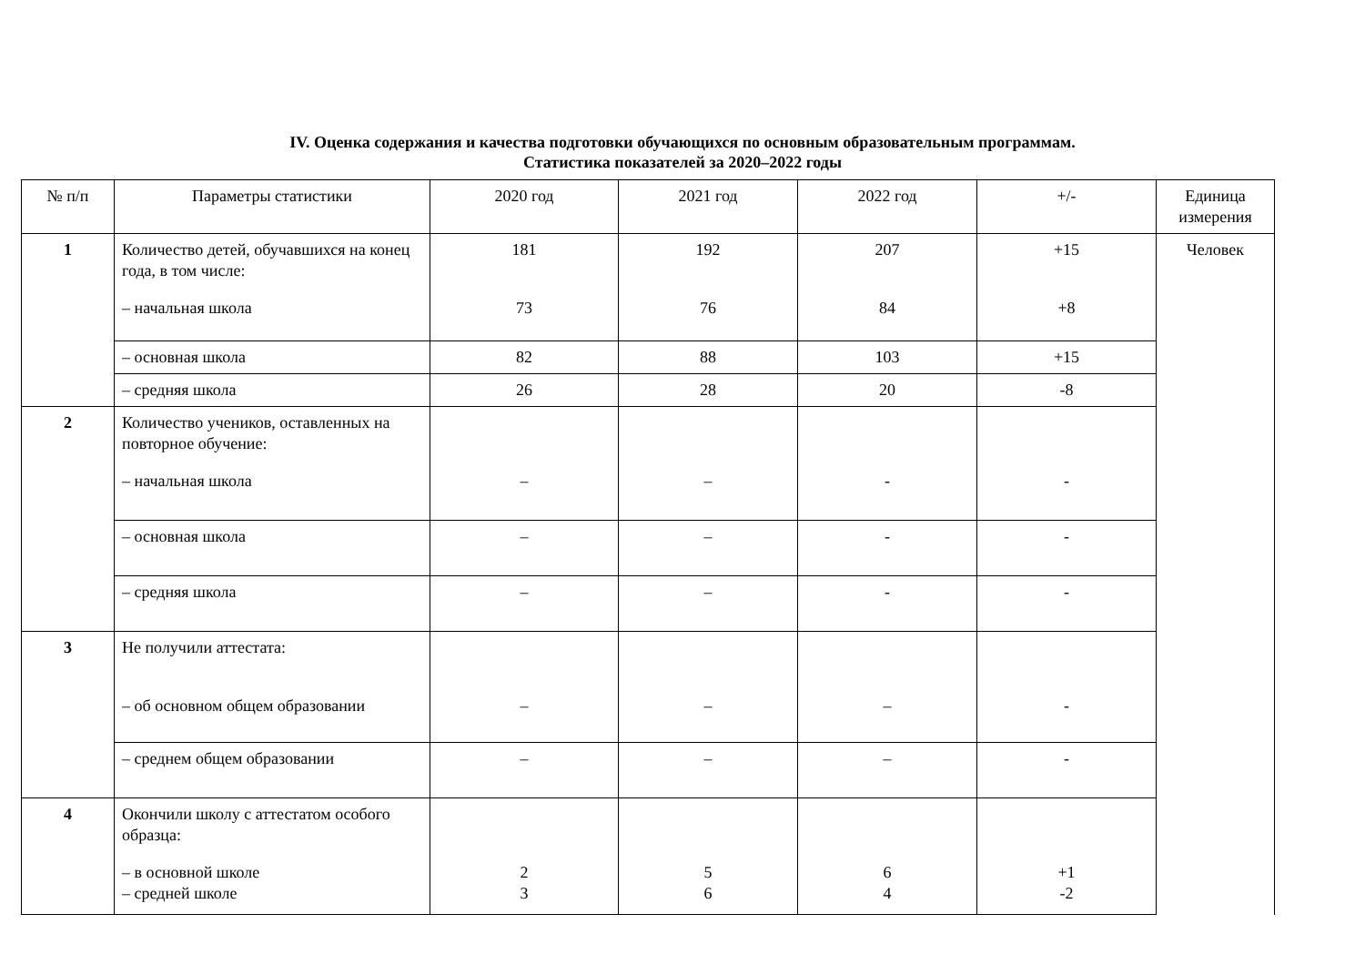IV. Оценка содержания и качества подготовки обучающихся по основным образовательным программам.
Статистика показателей за 2020–2022 годы
| № п/п | Параметры статистики | 2020 год | 2021 год | 2022 год | +/- | Единица измерения |
| --- | --- | --- | --- | --- | --- | --- |
| 1 | Количество детей, обучавшихся на конец года, в том числе: – начальная школа | 181 73 | 192 76 | 207 84 | +15 +8 | Человек |
| | – основная школа | 82 | 88 | 103 | +15 | |
| | – средняя школа | 26 | 28 | 20 | -8 | |
| 2 | Количество учеников, оставленных на повторное обучение: – начальная школа | – | – | - | - | |
| | – основная школа | – | – | - | - | |
| | – средняя школа | – | – | - | - | |
| 3 | Не получили аттестата: – об основном общем образовании | – | – | – | - | |
| | – среднем общем образовании | – | – | – | - | |
| 4 | Окончили школу с аттестатом особого образца: – в основной школе – средней школе | 2 3 | 5 6 | 6 4 | +1 -2 | |